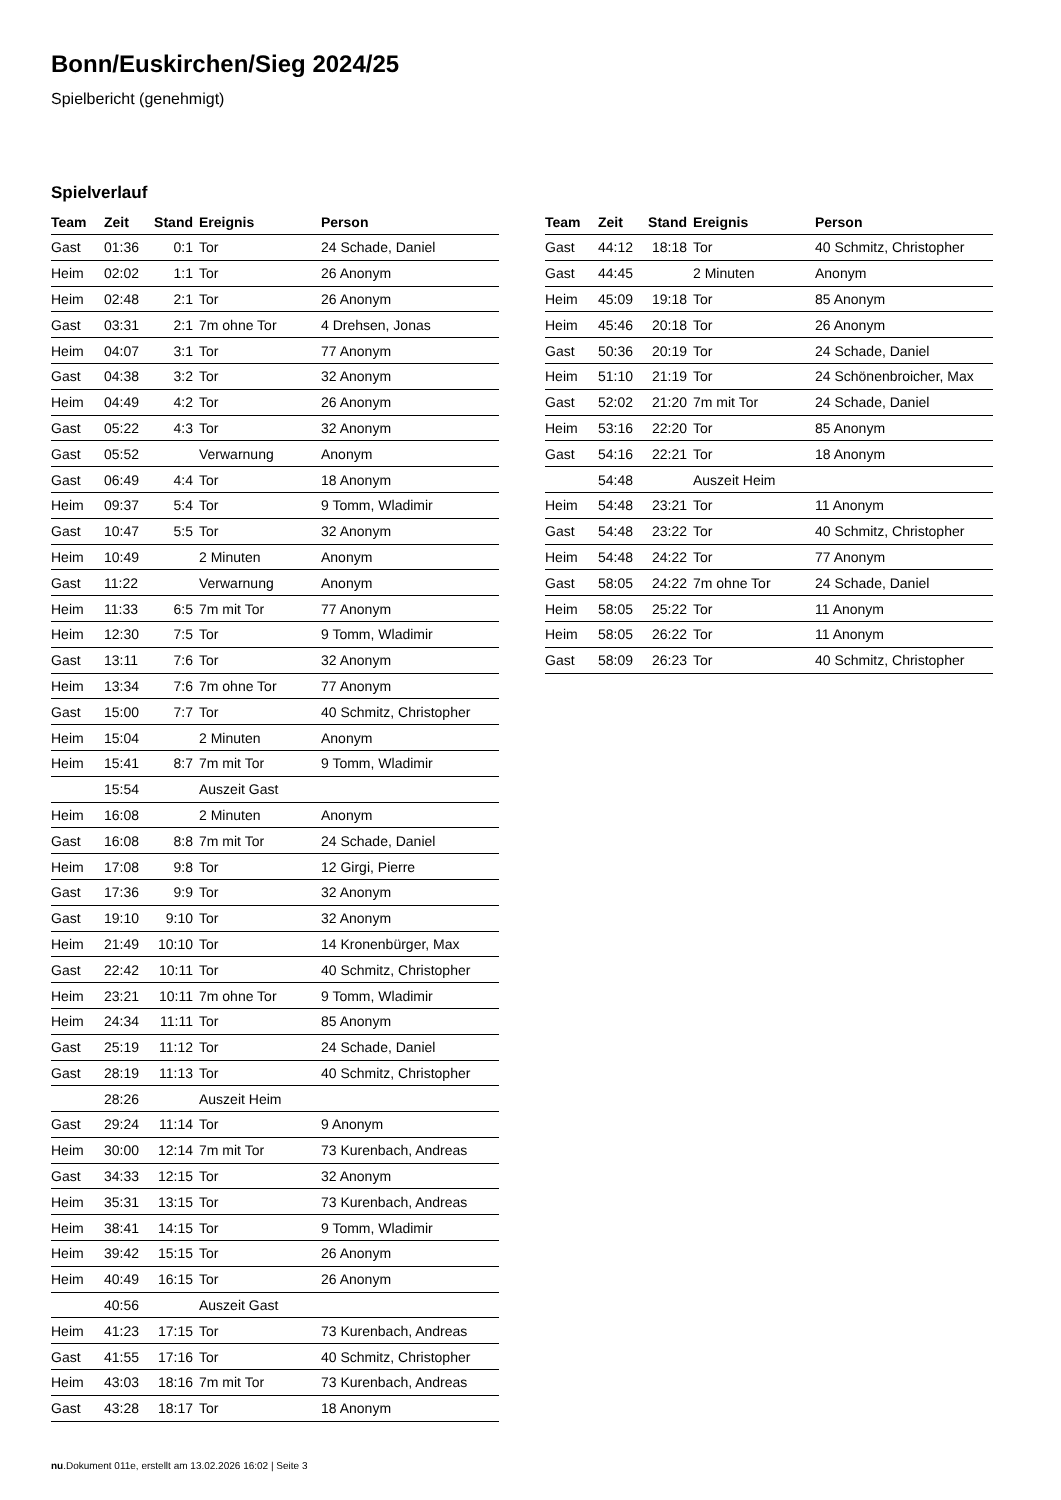Bonn/Euskirchen/Sieg 2024/25
Spielbericht (genehmigt)
Spielverlauf
| Team | Zeit | Stand | Ereignis | Person |
| --- | --- | --- | --- | --- |
| Gast | 01:36 | 0:1 | Tor | 24 Schade, Daniel |
| Heim | 02:02 | 1:1 | Tor | 26 Anonym |
| Heim | 02:48 | 2:1 | Tor | 26 Anonym |
| Gast | 03:31 | 2:1 | 7m ohne Tor | 4 Drehsen, Jonas |
| Heim | 04:07 | 3:1 | Tor | 77 Anonym |
| Gast | 04:38 | 3:2 | Tor | 32 Anonym |
| Heim | 04:49 | 4:2 | Tor | 26 Anonym |
| Gast | 05:22 | 4:3 | Tor | 32 Anonym |
| Gast | 05:52 | | Verwarnung | Anonym |
| Gast | 06:49 | 4:4 | Tor | 18 Anonym |
| Heim | 09:37 | 5:4 | Tor | 9 Tomm, Wladimir |
| Gast | 10:47 | 5:5 | Tor | 32 Anonym |
| Heim | 10:49 | | 2 Minuten | Anonym |
| Gast | 11:22 | | Verwarnung | Anonym |
| Heim | 11:33 | 6:5 | 7m mit Tor | 77 Anonym |
| Heim | 12:30 | 7:5 | Tor | 9 Tomm, Wladimir |
| Gast | 13:11 | 7:6 | Tor | 32 Anonym |
| Heim | 13:34 | 7:6 | 7m ohne Tor | 77 Anonym |
| Gast | 15:00 | 7:7 | Tor | 40 Schmitz, Christopher |
| Heim | 15:04 | | 2 Minuten | Anonym |
| Heim | 15:41 | 8:7 | 7m mit Tor | 9 Tomm, Wladimir |
| | 15:54 | | Auszeit Gast | |
| Heim | 16:08 | | 2 Minuten | Anonym |
| Gast | 16:08 | 8:8 | 7m mit Tor | 24 Schade, Daniel |
| Heim | 17:08 | 9:8 | Tor | 12 Girgi, Pierre |
| Gast | 17:36 | 9:9 | Tor | 32 Anonym |
| Gast | 19:10 | 9:10 | Tor | 32 Anonym |
| Heim | 21:49 | 10:10 | Tor | 14 Kronenbürger, Max |
| Gast | 22:42 | 10:11 | Tor | 40 Schmitz, Christopher |
| Heim | 23:21 | 10:11 | 7m ohne Tor | 9 Tomm, Wladimir |
| Heim | 24:34 | 11:11 | Tor | 85 Anonym |
| Gast | 25:19 | 11:12 | Tor | 24 Schade, Daniel |
| Gast | 28:19 | 11:13 | Tor | 40 Schmitz, Christopher |
| | 28:26 | | Auszeit Heim | |
| Gast | 29:24 | 11:14 | Tor | 9 Anonym |
| Heim | 30:00 | 12:14 | 7m mit Tor | 73 Kurenbach, Andreas |
| Gast | 34:33 | 12:15 | Tor | 32 Anonym |
| Heim | 35:31 | 13:15 | Tor | 73 Kurenbach, Andreas |
| Heim | 38:41 | 14:15 | Tor | 9 Tomm, Wladimir |
| Heim | 39:42 | 15:15 | Tor | 26 Anonym |
| Heim | 40:49 | 16:15 | Tor | 26 Anonym |
| | 40:56 | | Auszeit Gast | |
| Heim | 41:23 | 17:15 | Tor | 73 Kurenbach, Andreas |
| Gast | 41:55 | 17:16 | Tor | 40 Schmitz, Christopher |
| Heim | 43:03 | 18:16 | 7m mit Tor | 73 Kurenbach, Andreas |
| Gast | 43:28 | 18:17 | Tor | 18 Anonym |
| Team | Zeit | Stand | Ereignis | Person |
| --- | --- | --- | --- | --- |
| Gast | 44:12 | 18:18 | Tor | 40 Schmitz, Christopher |
| Gast | 44:45 | | 2 Minuten | Anonym |
| Heim | 45:09 | 19:18 | Tor | 85 Anonym |
| Heim | 45:46 | 20:18 | Tor | 26 Anonym |
| Gast | 50:36 | 20:19 | Tor | 24 Schade, Daniel |
| Heim | 51:10 | 21:19 | Tor | 24 Schönenbroicher, Max |
| Gast | 52:02 | 21:20 | 7m mit Tor | 24 Schade, Daniel |
| Heim | 53:16 | 22:20 | Tor | 85 Anonym |
| Gast | 54:16 | 22:21 | Tor | 18 Anonym |
| | 54:48 | | Auszeit Heim | |
| Heim | 54:48 | 23:21 | Tor | 11 Anonym |
| Gast | 54:48 | 23:22 | Tor | 40 Schmitz, Christopher |
| Heim | 54:48 | 24:22 | Tor | 77 Anonym |
| Gast | 58:05 | 24:22 | 7m ohne Tor | 24 Schade, Daniel |
| Heim | 58:05 | 25:22 | Tor | 11 Anonym |
| Heim | 58:05 | 26:22 | Tor | 11 Anonym |
| Gast | 58:09 | 26:23 | Tor | 40 Schmitz, Christopher |
nu.Dokument 011e, erstellt am 13.02.2026 16:02 | Seite 3